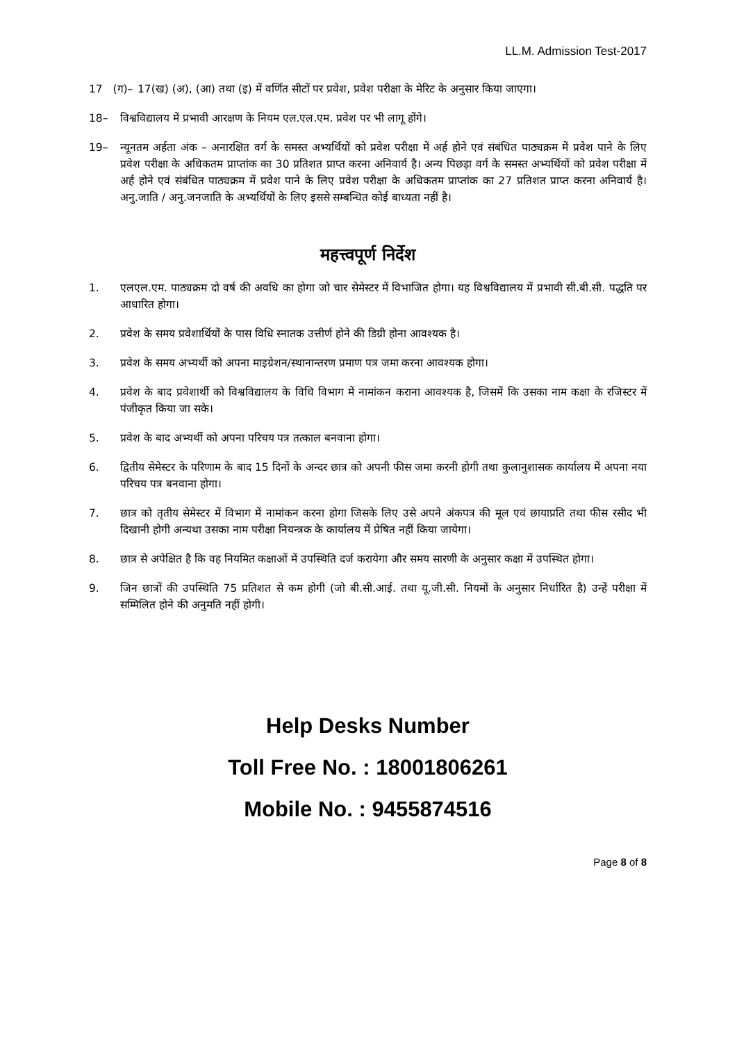LL.M. Admission Test-2017
17 (ग)–
17(ख) (अ), (आ) तथा (इ) में वर्णित सीटों पर प्रवेश, प्रवेश परीक्षा के मेरिट के अनुसार किया जाएगा।
18– विश्वविद्यालय में प्रभावी आरक्षण के नियम एल.एल.एम. प्रवेश पर भी लागू होंगे।
19– न्यूनतम अर्हता अंक – अनारक्षित वर्ग के समस्त अभ्यर्थियों को प्रवेश परीक्षा में अर्ह होने एवं संबंधित पाठ्यक्रम में प्रवेश पाने के लिए प्रवेश परीक्षा के अधिकतम प्राप्तांक का 30 प्रतिशत प्राप्त करना अनिवार्य है। अन्य पिछड़ा वर्ग के समस्त अभ्यर्थियों को प्रवेश परीक्षा में अर्ह होने एवं संबंधित पाठ्यक्रम में प्रवेश पाने के लिए प्रवेश परीक्षा के अधिकतम प्राप्तांक का 27 प्रतिशत प्राप्त करना अनिवार्य है। अनु.जाति / अनु.जनजाति के अभ्यर्थियों के लिए इससे सम्बन्धित कोई बाध्यता नहीं है।
महत्त्वपूर्ण निर्देश
1. एलएल.एम. पाठ्यक्रम दो वर्ष की अवधि का होगा जो चार सेमेस्टर में विभाजित होगा। यह विश्वविद्यालय में प्रभावी सी.बी.सी. पद्धति पर आधारित होगा।
2. प्रवेश के समय प्रवेशार्थियों के पास विधि स्नातक उत्तीर्ण होने की डिग्री होना आवश्यक है।
3. प्रवेश के समय अभ्यर्थी को अपना माइग्रेशन/स्थानान्तरण प्रमाण पत्र जमा करना आवश्यक होगा।
4. प्रवेश के बाद प्रवेशार्थी को विश्वविद्यालय के विधि विभाग में नामांकन कराना आवश्यक है, जिसमें कि उसका नाम कक्षा के रजिस्टर में पंजीकृत किया जा सके।
5. प्रवेश के बाद अभ्यर्थी को अपना परिचय पत्र तत्काल बनवाना होगा।
6. द्वितीय सेमेस्टर के परिणाम के बाद 15 दिनों के अन्दर छात्र को अपनी फीस जमा करनी होगी तथा कुलानुशासक कार्यालय में अपना नया परिचय पत्र बनवाना होगा।
7. छात्र को तृतीय सेमेस्टर में विभाग में नामांकन करना होगा जिसके लिए उसे अपने अंकपत्र की मूल एवं छायाप्रति तथा फीस रसीद भी दिखानी होगी अन्यथा उसका नाम परीक्षा नियन्त्रक के कार्यालय में प्रेषित नहीं किया जायेगा।
8. छात्र से अपेक्षित है कि वह नियमित कक्षाओं में उपस्थिति दर्ज करायेगा और समय सारणी के अनुसार कक्षा में उपस्थित होगा।
9. जिन छात्रों की उपस्थिति 75 प्रतिशत से कम होगी (जो बी.सी.आई. तथा यू.जी.सी. नियमों के अनुसार निर्धारित है) उन्हें परीक्षा में सम्मिलित होने की अनुमति नहीं होगी।
Help Desks Number
Toll Free No. : 18001806261
Mobile No. : 9455874516
Page 8 of 8